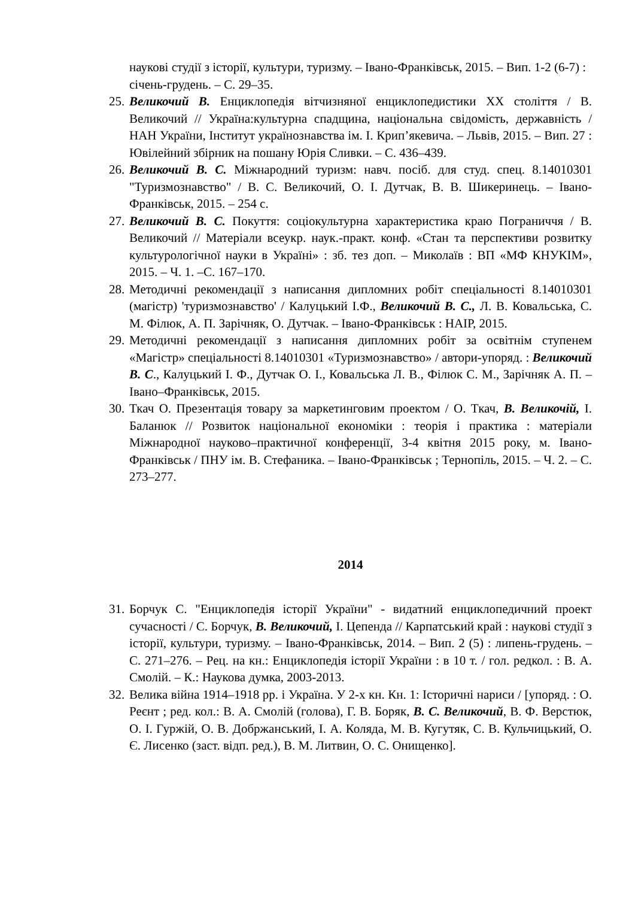наукові студії з історії, культури, туризму. – Івано-Франківськ, 2015. – Вип. 1-2 (6-7) : січень-грудень. – С. 29–35.
25. Великочий В. Енциклопедія вітчизняної енциклопедистики ХХ століття / В. Великочий // Україна:культурна спадщина, національна свідомість, державність / НАН України, Інститут українознавства ім. І. Крип’якевича. – Львів, 2015. – Вип. 27 : Ювілейний збірник на пошану Юрія Сливки. – С. 436–439.
26. Великочий В. С. Міжнародний туризм: навч. посіб. для студ. спец. 8.14010301 "Туризмознавство" / В. С. Великочий, О. І. Дутчак, В. В. Шикеринець. – Івано-Франківськ, 2015. – 254 с.
27. Великочий В. С. Покуття: соціокультурна характеристика краю Пограниччя / В. Великочий // Матеріали всеукр. наук.-практ. конф. «Стан та перспективи розвитку культурологічної науки в Україні» : зб. тез доп. – Миколаїв : ВП «МФ КНУКІМ», 2015. – Ч. 1. –С. 167–170.
28. Методичні рекомендації з написання дипломних робіт спеціальності 8.14010301 (магістр) 'туризмознавство' / Калуцький І.Ф., Великочий В. С., Л. В. Ковальська, С. М. Філюк, А. П. Зарічняк, О. Дутчак. – Івано-Франківськ : НАІР, 2015.
29. Методичні рекомендації з написання дипломних робіт за освітнім ступенем «Магістр» спеціальності 8.14010301 «Туризмознавство» / автори-упоряд. : Великочий В. С., Калуцький І. Ф., Дутчак О. І., Ковальська Л. В., Філюк С. М., Зарічняк А. П. – Івано–Франківськ, 2015.
30. Ткач О. Презентація товару за маркетинговим проектом / О. Ткач, В. Великочій, І. Баланюк // Розвиток національної економіки : теорія і практика : матеріали Міжнародної науково–практичної конференції, 3-4 квітня 2015 року, м. Івано-Франківськ / ПНУ ім. В. Стефаника. – Івано-Франківськ ; Тернопіль, 2015. – Ч. 2. – С. 273–277.
2014
31. Борчук С. "Енциклопедія історії України" - видатний енциклопедичний проект сучасності / С. Борчук, В. Великочий, І. Цепенда // Карпатський край : наукові студії з історії, культури, туризму. – Івано-Франківськ, 2014. – Вип. 2 (5) : липень-грудень. – С. 271–276. – Рец. на кн.: Енциклопедія історії України : в 10 т. / гол. редкол. : В. А. Смолій. – К.: Наукова думка, 2003-2013.
32. Велика війна 1914–1918 рр. і Україна. У 2-х кн. Кн. 1: Історичні нариси / [упоряд. : О. Реєнт ; ред. кол.: В. А. Смолій (голова), Г. В. Боряк, В. С. Великочий, В. Ф. Верстюк, О. І. Гуржій, О. В. Добржанський, І. А. Коляда, М. В. Кугутяк, С. В. Кульчицький, О. Є. Лисенко (заст. відп. ред.), В. М. Литвин, О. С. Онищенко].